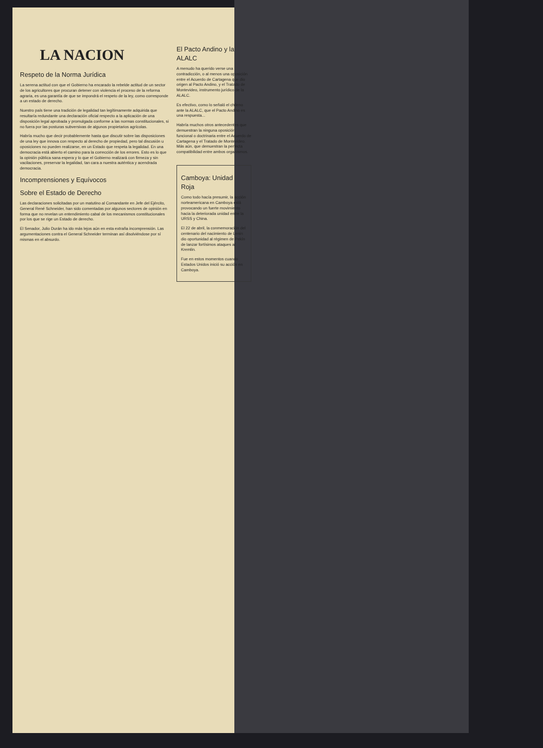LA NACION
Respeto de la Norma Jurídica
La serena actitud con que el Gobierno ha encarado la rebelde actitud de un sector de los agricultores que procuran detener con violencia el proceso de la reforma agraria, es una garantía de que se impondrá el respeto de la ley, como corresponde a un estado de derecho.
Nuestro país tiene una tradición de legalidad tan legítimamente adquirida que resultaría redundante una declaración oficial respecto a la aplicación de una disposición legal aprobada y promulgada conforme a las normas constitucionales, si no fuera por las posturas subversivas de algunos propietarios agrícolas.
Habría mucho que decir probablemente hasta que discutir sobre las disposiciones de una ley que innova con respecto al derecho de propiedad, pero tal discusión u oposiciones no pueden realizarse, en un Estado que respeta la legalidad. En una democracia está abierto el camino para la corrección de los errores. Esto es lo que la opinión pública sana espera y lo que el Gobierno realizará con firmeza y sin vacilaciones, preservar la legalidad, tan cara a nuestra auténtica y acendrada democracia.
Incomprensiones y Equívocos
Sobre el Estado de Derecho
Las declaraciones solicitadas por un matutino al Comandante en Jefe del Ejército, General René Schneider, han sido comentadas por algunos sectores de opinión en forma que no revelan un entendimiento cabal de los mecanismos constitucionales por los que se rige un Estado de derecho.
El Senador, Julio Durán ha ido más lejos aún en esta extraña incomprensión. Las argumentaciones contra el General Schneider terminan así disolviéndose por sí mismas en el absurdo.
El Pacto Andino y la ALALC
A menudo ha querido verse una contradicción, o al menos una oposición entre el Acuerdo de Cartagena que dio origen al Pacto Andino, y el Tratado de Montevideo, instrumento jurídico de la ALALC.
Es efectivo, como lo señaló el chileno ante la ALALC, que el Pacto Andino es una respuesta...
Habría muchos otros antecedentes que demuestran la ninguna oposición funcional o doctrinaria entre el Acuerdo de Cartagena y el Tratado de Montevideo. Más aún, que demuestran la perfecta compatibilidad entre ambos organismos.
Camboya: Unidad Roja
Como todo hacía presumir, la acción norteamericana en Camboya está provocando un fuerte movimiento hacia la deteriorada unidad entre la URSS y China.
El 22 de abril, la conmemoración del centenario del nacimiento de Lenin dio oportunidad al régimen de Pekín de lanzar fortísimos ataques al Kremlin.
Fue en estos momentos cuando Estados Unidos inició su acción en Camboya.